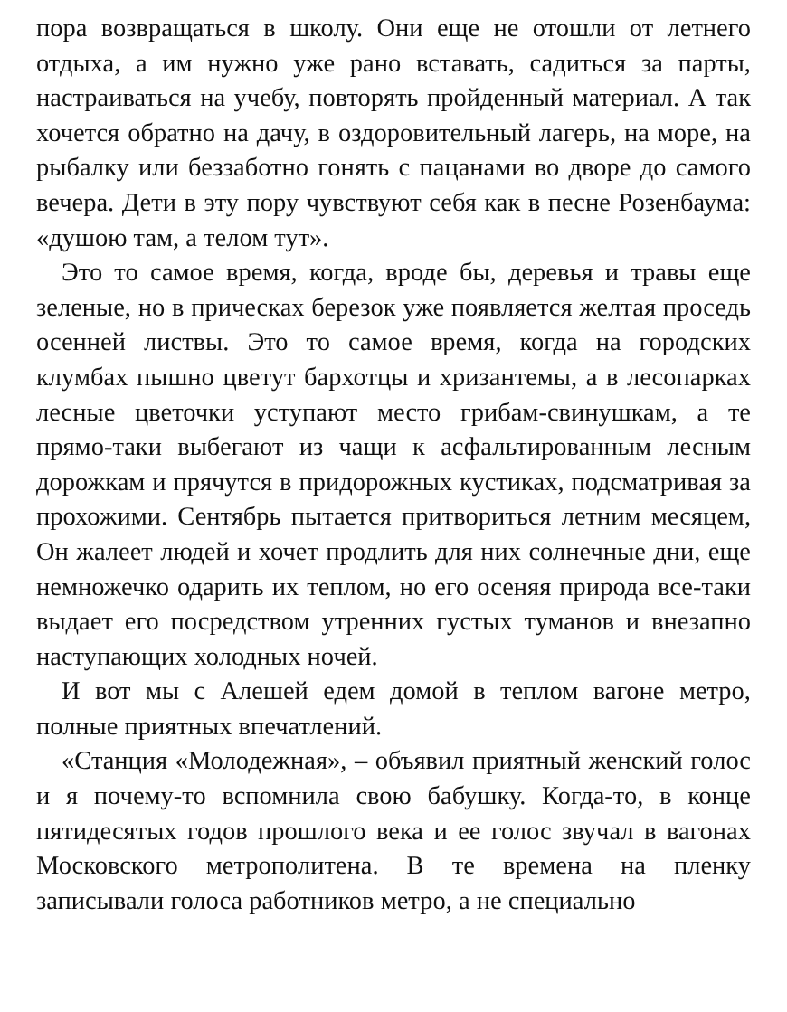пора возвращаться в школу. Они еще не отошли от летнего отдыха, а им нужно уже рано вставать, садиться за парты, настраиваться на учебу, повторять пройденный материал. А так хочется обратно на дачу, в оздоровительный лагерь, на море, на рыбалку или беззаботно гонять с пацанами во дворе до самого вечера. Дети в эту пору чувствуют себя как в песне Розенбаума: «душою там, а телом тут».
Это то самое время, когда, вроде бы, деревья и травы еще зеленые, но в прическах березок уже появляется желтая проседь осенней листвы. Это то самое время, когда на городских клумбах пышно цветут бархотцы и хризантемы, а в лесопарках лесные цветочки уступают место грибам-свинушкам, а те прямо-таки выбегают из чащи к асфальтированным лесным дорожкам и прячутся в придорожных кустиках, подсматривая за прохожими. Сентябрь пытается притвориться летним месяцем, Он жалеет людей и хочет продлить для них солнечные дни, еще немножечко одарить их теплом, но его осеняя природа все-таки выдает его посредством утренних густых туманов и внезапно наступающих холодных ночей.
И вот мы с Алешей едем домой в теплом вагоне метро, полные приятных впечатлений.
«Станция «Молодежная», – объявил приятный женский голос и я почему-то вспомнила свою бабушку. Когда-то, в конце пятидесятых годов прошлого века и ее голос звучал в вагонах Московского метрополитена. В те времена на пленку записывали голоса работников метро, а не специально